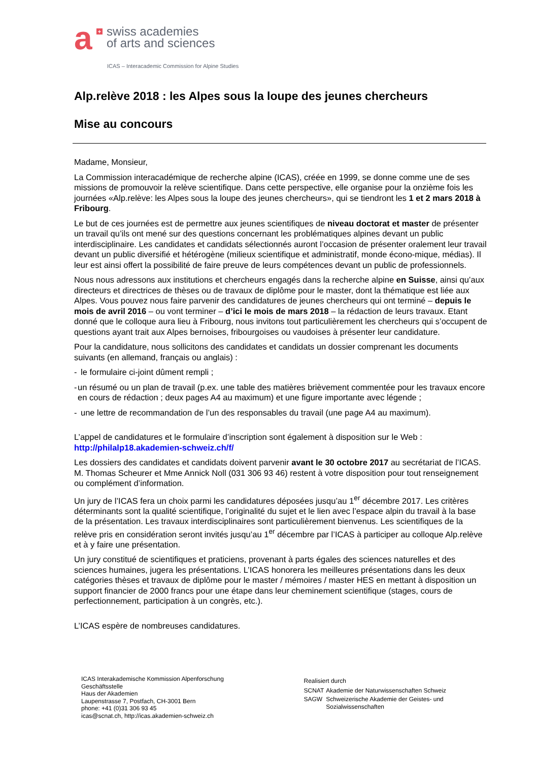a
+
swiss academies
of arts and sciences
ICAS – Interacademic Commission for Alpine Studies
Alp.relève 2018 : les Alpes sous la loupe des jeunes chercheurs
Mise au concours
Madame, Monsieur,
La Commission interacadémique de recherche alpine (ICAS), créée en 1999, se donne comme une de ses missions de promouvoir la relève scientifique. Dans cette perspective, elle organise pour la onzième fois les journées «Alp.relève: les Alpes sous la loupe des jeunes chercheurs», qui se tiendront les 1 et 2 mars 2018 à Fribourg.
Le but de ces journées est de permettre aux jeunes scientifiques de niveau doctorat et master de présenter un travail qu’ils ont mené sur des questions concernant les problématiques alpines devant un public interdisciplinaire. Les candidates et candidats sélectionnés auront l’occasion de présenter oralement leur travail devant un public diversifié et hétérogène (milieux scientifique et administratif, monde écono-mique, médias). Il leur est ainsi offert la possibilité de faire preuve de leurs compétences devant un public de professionnels.
Nous nous adressons aux institutions et chercheurs engagés dans la recherche alpine en Suisse, ainsi qu’aux directeurs et directrices de thèses ou de travaux de diplôme pour le master, dont la thématique est liée aux Alpes. Vous pouvez nous faire parvenir des candidatures de jeunes chercheurs qui ont terminé – depuis le mois de avril 2016 – ou vont terminer – d’ici le mois de mars 2018 – la rédaction de leurs travaux. Etant donné que le colloque aura lieu à Fribourg, nous invitons tout particulièrement les chercheurs qui s’occupent de questions ayant trait aux Alpes bernoises, fribourgoises ou vaudoises à présenter leur candidature.
Pour la candidature, nous sollicitons des candidates et candidats un dossier comprenant les documents suivants (en allemand, français ou anglais) :
- le formulaire ci-joint dûment rempli ;
- un résumé ou un plan de travail (p.ex. une table des matières brièvement commentée pour les travaux encore en cours de rédaction ; deux pages A4 au maximum) et une figure importante avec légende ;
- une lettre de recommandation de l’un des responsables du travail (une page A4 au maximum).
L’appel de candidatures et le formulaire d’inscription sont également à disposition sur le Web :
http://philalp18.akademien-schweiz.ch/f/
Les dossiers des candidates et candidats doivent parvenir avant le 30 octobre 2017 au secrétariat de l’ICAS. M. Thomas Scheurer et Mme Annick Noll (031 306 93 46) restent à votre disposition pour tout renseignement ou complément d’information.
Un jury de l’ICAS fera un choix parmi les candidatures déposées jusqu’au 1<sup>er</sup> décembre 2017. Les critères déterminants sont la qualité scientifique, l’originalité du sujet et le lien avec l’espace alpin du travail à la base de la présentation. Les travaux interdisciplinaires sont particulièrement bienvenus. Les scientifiques de la relève pris en considération seront invités jusqu’au 1<sup>er</sup> décembre par l’ICAS à participer au colloque Alp.relève et à y faire une présentation.
Un jury constitué de scientifiques et praticiens, provenant à parts égales des sciences naturelles et des sciences humaines, jugera les présentations. L’ICAS honorera les meilleures présentations dans les deux catégories thèses et travaux de diplôme pour le master / mémoires / master HES en mettant à disposition un support financier de 2000 francs pour une étape dans leur cheminement scientifique (stages, cours de perfectionnement, participation à un congrès, etc.).
L’ICAS espère de nombreuses candidatures.
ICAS Interakademische Kommission Alpenforschung
Geschäftsstelle
Haus der Akademien
Laupenstrasse 7, Postfach, CH-3001 Bern
phone: +41 (0)31 306 93 45
icas@scnat.ch, http://icas.akademien-schweiz.ch
Realisiert durch
| SCNAT | Akademie der Naturwissenschaften Schweiz |
| SAGW | Schweizerische Akademie der Geistes- und Sozialwissenschaften |